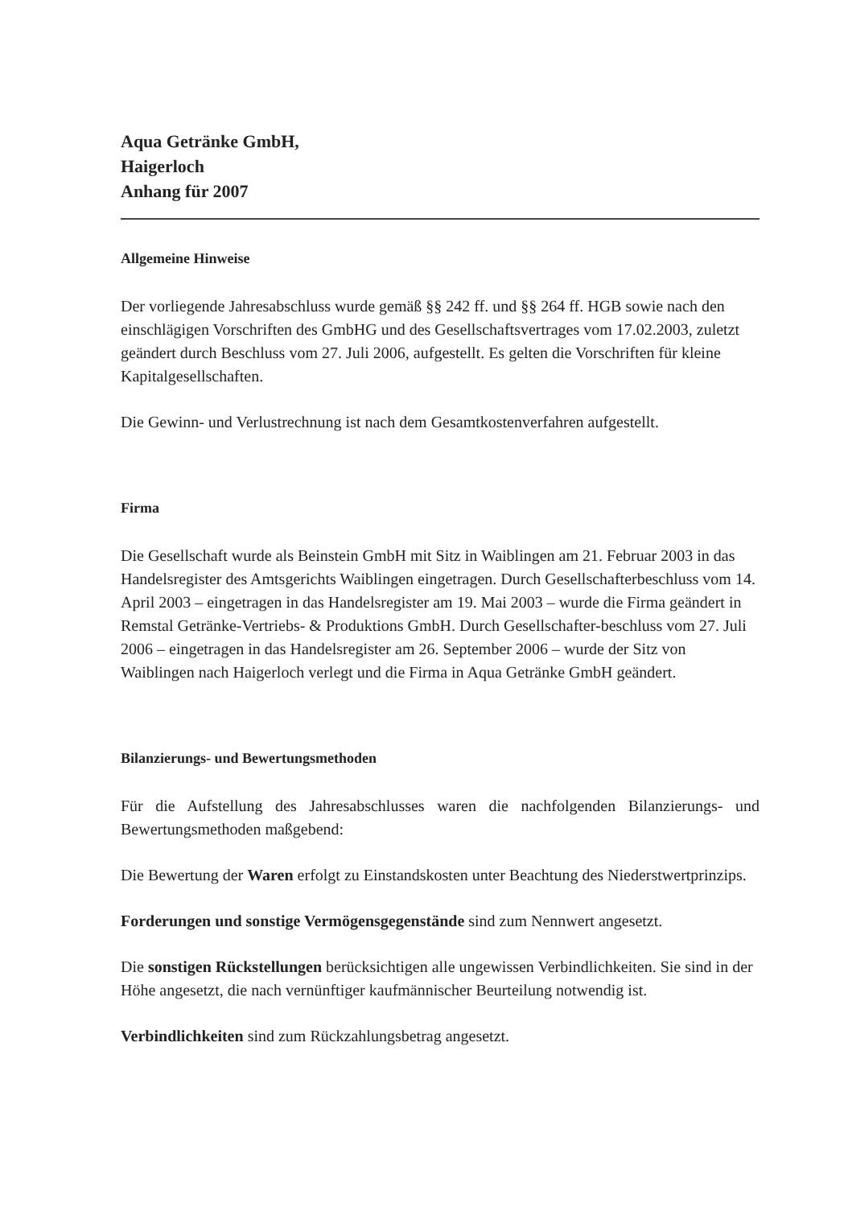Aqua Getränke GmbH,
Haigerloch
Anhang für 2007
Allgemeine Hinweise
Der vorliegende Jahresabschluss wurde gemäß §§ 242 ff. und §§ 264 ff. HGB sowie nach den einschlägigen Vorschriften des GmbHG und des Gesellschaftsvertrages vom 17.02.2003, zuletzt geändert durch Beschluss vom 27. Juli 2006, aufgestellt. Es gelten die Vorschriften für kleine Kapitalgesellschaften.
Die Gewinn- und Verlustrechnung ist nach dem Gesamtkostenverfahren aufgestellt.
Firma
Die Gesellschaft wurde als Beinstein GmbH mit Sitz in Waiblingen am 21. Februar 2003 in das Handelsregister des Amtsgerichts Waiblingen eingetragen. Durch Gesellschafterbeschluss vom 14. April 2003 – eingetragen in das Handelsregister am 19. Mai 2003 – wurde die Firma geändert in Remstal Getränke-Vertriebs- & Produktions GmbH. Durch Gesellschafter-beschluss vom 27. Juli 2006 – eingetragen in das Handelsregister am 26. September 2006 – wurde der Sitz von Waiblingen nach Haigerloch verlegt und die Firma in Aqua Getränke GmbH geändert.
Bilanzierungs- und Bewertungsmethoden
Für die Aufstellung des Jahresabschlusses waren die nachfolgenden Bilanzierungs- und Bewertungsmethoden maßgebend:
Die Bewertung der Waren erfolgt zu Einstandskosten unter Beachtung des Niederstwertprinzips.
Forderungen und sonstige Vermögensgegenstände sind zum Nennwert angesetzt.
Die sonstigen Rückstellungen berücksichtigen alle ungewissen Verbindlichkeiten. Sie sind in der Höhe angesetzt, die nach vernünftiger kaufmännischer Beurteilung notwendig ist.
Verbindlichkeiten sind zum Rückzahlungsbetrag angesetzt.